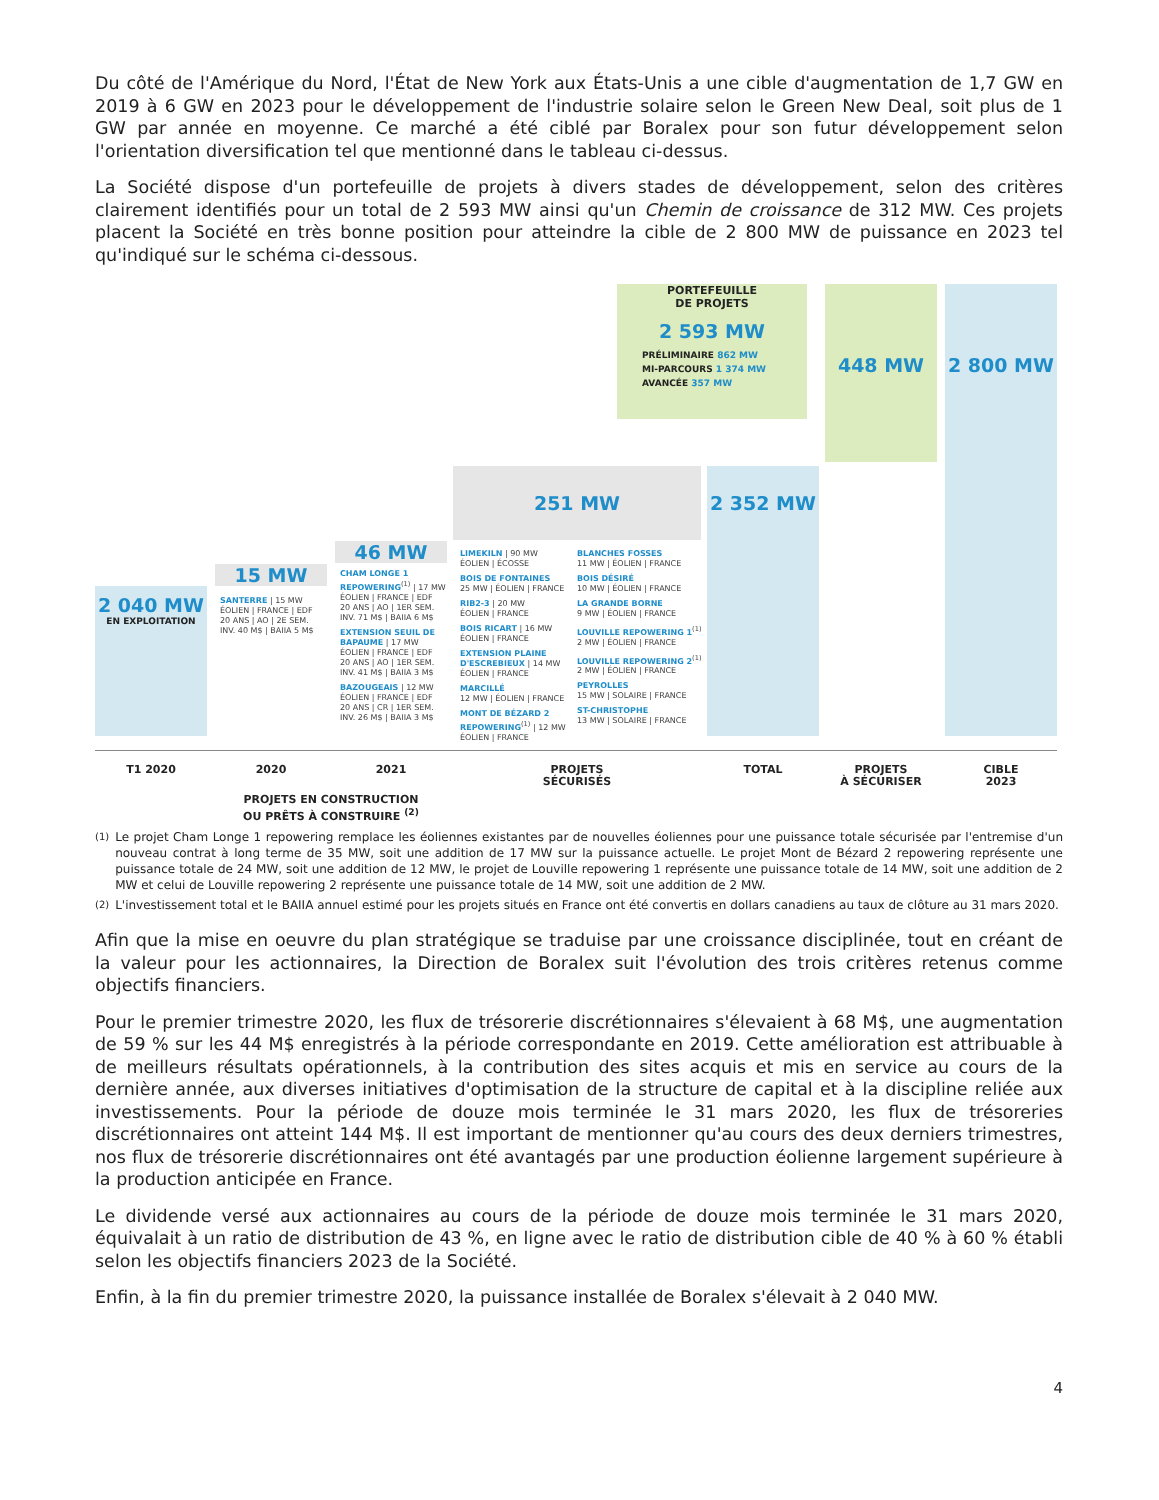Du côté de l'Amérique du Nord, l'État de New York aux États-Unis a une cible d'augmentation de 1,7 GW en 2019 à 6 GW en 2023 pour le développement de l'industrie solaire selon le Green New Deal, soit plus de 1 GW par année en moyenne. Ce marché a été ciblé par Boralex pour son futur développement selon l'orientation diversification tel que mentionné dans le tableau ci-dessus.
La Société dispose d'un portefeuille de projets à divers stades de développement, selon des critères clairement identifiés pour un total de 2 593 MW ainsi qu'un Chemin de croissance de 312 MW. Ces projets placent la Société en très bonne position pour atteindre la cible de 2 800 MW de puissance en 2023 tel qu'indiqué sur le schéma ci-dessous.
PORTEFEUILLE
DE PROJETS
2 593 MW
PRÉLIMINAIRE 862 MW
MI-PARCOURS 1 374 MW
AVANCÉE 357 MW
448 MW 2 800 MW
251 MW 2 352 MW
46 MW
15 MW
2 040 MW
EN EXPLOITATION
SANTERRE | 15 MW
ÉOLIEN | FRANCE | EDF
20 ANS | AO | 2E SEM.
INV. 40 M$ | BAIIA 5 M$
CHAM LONGE 1 REPOWERING<sup>(1)</sup> | 17 MW
ÉOLIEN | FRANCE | EDF
20 ANS | AO | 1ER SEM.
INV. 71 M$ | BAIIA 6 M$
EXTENSION SEUIL DE BAPAUME | 17 MW
ÉOLIEN | FRANCE | EDF
20 ANS | AO | 1ER SEM.
INV. 41 M$ | BAIIA 3 M$
BAZOUGEAIS | 12 MW
ÉOLIEN | FRANCE | EDF
20 ANS | CR | 1ER SEM.
INV. 26 M$ | BAIIA 3 M$
LIMEKILN | 90 MW
ÉOLIEN | ÉCOSSE
BOIS DE FONTAINES
25 MW | ÉOLIEN | FRANCE
RIB2-3 | 20 MW
ÉOLIEN | FRANCE
BOIS RICART | 16 MW
ÉOLIEN | FRANCE
EXTENSION PLAINE D'ESCREBIEUX | 14 MW
ÉOLIEN | FRANCE
MARCILLÉ
12 MW | ÉOLIEN | FRANCE
MONT DE BÉZARD 2 REPOWERING<sup>(1)</sup> | 12 MW
ÉOLIEN | FRANCE
BLANCHES FOSSES
11 MW | ÉOLIEN | FRANCE
BOIS DÉSIRÉ
10 MW | ÉOLIEN | FRANCE
LA GRANDE BORNE
9 MW | ÉOLIEN | FRANCE
LOUVILLE REPOWERING 1<sup>(1)</sup>
2 MW | ÉOLIEN | FRANCE
LOUVILLE REPOWERING 2<sup>(1)</sup>
2 MW | ÉOLIEN | FRANCE
PEYROLLES
15 MW | SOLAIRE | FRANCE
ST-CHRISTOPHE
13 MW | SOLAIRE | FRANCE
T1 2020 2020 2021
PROJETS EN CONSTRUCTION
OU PRÊTS À CONSTRUIRE <sup>(2)</sup>
PROJETS
SÉCURISÉS
TOTAL
PROJETS
À SÉCURISER
CIBLE
2023
<sup>(1)</sup> Le projet Cham Longe 1 repowering remplace les éoliennes existantes par de nouvelles éoliennes pour une puissance totale sécurisée par l'entremise d'un nouveau contrat à long terme de 35 MW, soit une addition de 17 MW sur la puissance actuelle. Le projet Mont de Bézard 2 repowering représente une puissance totale de 24 MW, soit une addition de 12 MW, le projet de Louville repowering 1 représente une puissance totale de 14 MW, soit une addition de 2 MW et celui de Louville repowering 2 représente une puissance totale de 14 MW, soit une addition de 2 MW.
<sup>(2)</sup> L'investissement total et le BAIIA annuel estimé pour les projets situés en France ont été convertis en dollars canadiens au taux de clôture au 31 mars 2020.
Afin que la mise en oeuvre du plan stratégique se traduise par une croissance disciplinée, tout en créant de la valeur pour les actionnaires, la Direction de Boralex suit l'évolution des trois critères retenus comme objectifs financiers.
Pour le premier trimestre 2020, les flux de trésorerie discrétionnaires s'élevaient à 68 M$, une augmentation de 59 % sur les 44 M$ enregistrés à la période correspondante en 2019. Cette amélioration est attribuable à de meilleurs résultats opérationnels, à la contribution des sites acquis et mis en service au cours de la dernière année, aux diverses initiatives d'optimisation de la structure de capital et à la discipline reliée aux investissements. Pour la période de douze mois terminée le 31 mars 2020, les flux de trésoreries discrétionnaires ont atteint 144 M$. Il est important de mentionner qu'au cours des deux derniers trimestres, nos flux de trésorerie discrétionnaires ont été avantagés par une production éolienne largement supérieure à la production anticipée en France.
Le dividende versé aux actionnaires au cours de la période de douze mois terminée le 31 mars 2020, équivalait à un ratio de distribution de 43 %, en ligne avec le ratio de distribution cible de 40 % à 60 % établi selon les objectifs financiers 2023 de la Société.
Enfin, à la fin du premier trimestre 2020, la puissance installée de Boralex s'élevait à 2 040 MW.
4